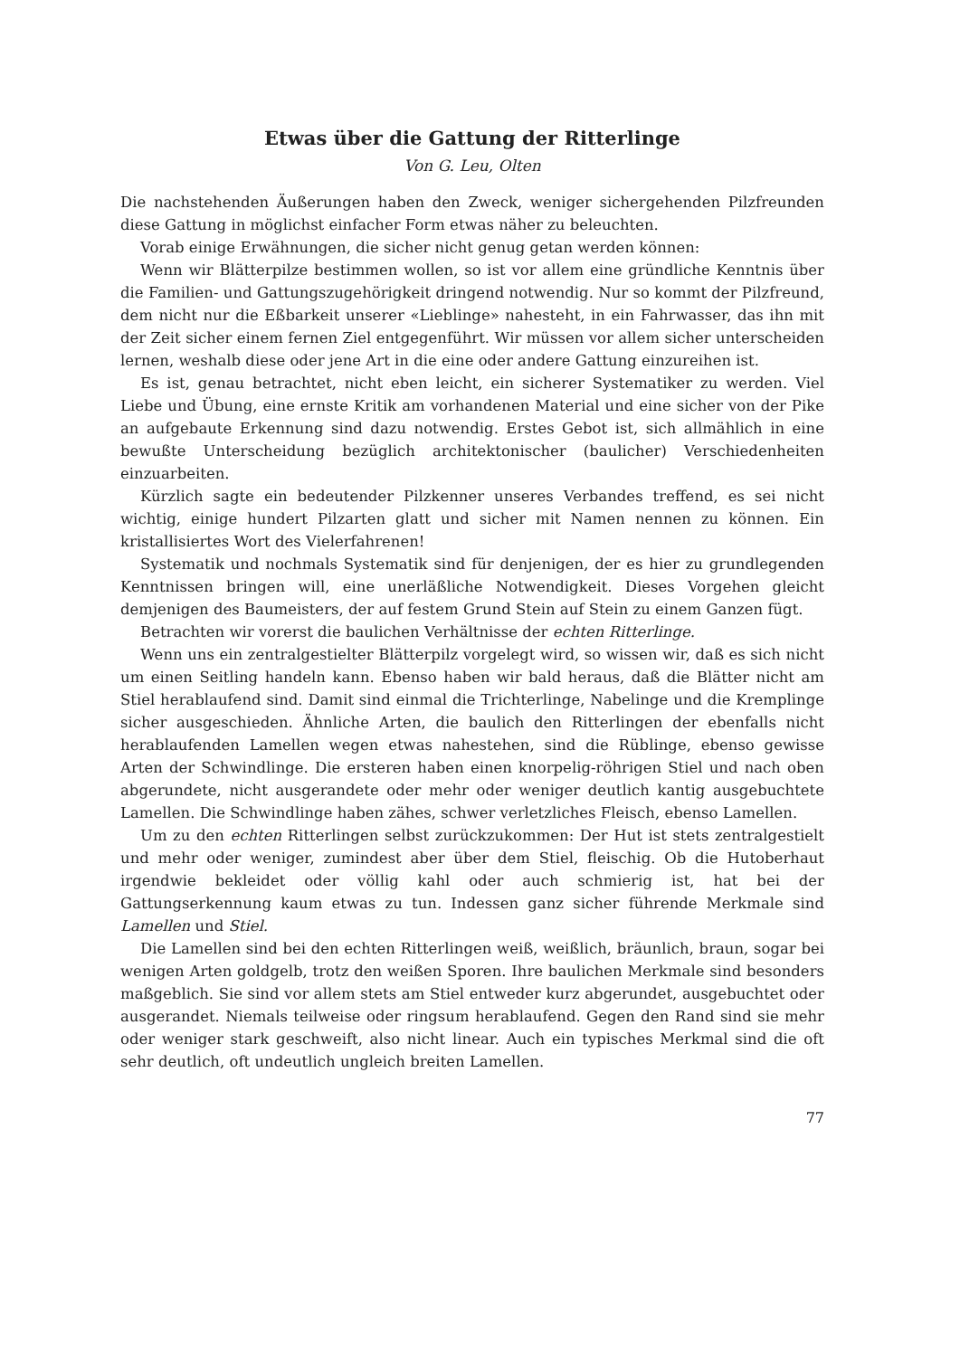Etwas über die Gattung der Ritterlinge
Von G. Leu, Olten
Die nachstehenden Äußerungen haben den Zweck, weniger sichergehenden Pilzfreunden diese Gattung in möglichst einfacher Form etwas näher zu beleuchten.
Vorab einige Erwähnungen, die sicher nicht genug getan werden können:
Wenn wir Blätterpilze bestimmen wollen, so ist vor allem eine gründliche Kenntnis über die Familien- und Gattungszugehörigkeit dringend notwendig. Nur so kommt der Pilzfreund, dem nicht nur die Eßbarkeit unserer «Lieblinge» nahesteht, in ein Fahrwasser, das ihn mit der Zeit sicher einem fernen Ziel entgegenführt. Wir müssen vor allem sicher unterscheiden lernen, weshalb diese oder jene Art in die eine oder andere Gattung einzureihen ist.
Es ist, genau betrachtet, nicht eben leicht, ein sicherer Systematiker zu werden. Viel Liebe und Übung, eine ernste Kritik am vorhandenen Material und eine sicher von der Pike an aufgebaute Erkennung sind dazu notwendig. Erstes Gebot ist, sich allmählich in eine bewußte Unterscheidung bezüglich architektonischer (baulicher) Verschiedenheiten einzuarbeiten.
Kürzlich sagte ein bedeutender Pilzkenner unseres Verbandes treffend, es sei nicht wichtig, einige hundert Pilzarten glatt und sicher mit Namen nennen zu können. Ein kristallisiertes Wort des Vielerfahrenen!
Systematik und nochmals Systematik sind für denjenigen, der es hier zu grundlegenden Kenntnissen bringen will, eine unerläßliche Notwendigkeit. Dieses Vorgehen gleicht demjenigen des Baumeisters, der auf festem Grund Stein auf Stein zu einem Ganzen fügt.
Betrachten wir vorerst die baulichen Verhältnisse der echten Ritterlinge.
Wenn uns ein zentralgestielter Blätterpilz vorgelegt wird, so wissen wir, daß es sich nicht um einen Seitling handeln kann. Ebenso haben wir bald heraus, daß die Blätter nicht am Stiel herablaufend sind. Damit sind einmal die Trichterlinge, Nabelinge und die Kremplinge sicher ausgeschieden. Ähnliche Arten, die baulich den Ritterlingen der ebenfalls nicht herablaufenden Lamellen wegen etwas nahestehen, sind die Rüblinge, ebenso gewisse Arten der Schwindlinge. Die ersteren haben einen knorpelig-röhrigen Stiel und nach oben abgerundete, nicht ausgerandete oder mehr oder weniger deutlich kantig ausgebuchtete Lamellen. Die Schwindlinge haben zähes, schwer verletzliches Fleisch, ebenso Lamellen.
Um zu den echten Ritterlingen selbst zurückzukommen: Der Hut ist stets zentralgestielt und mehr oder weniger, zumindest aber über dem Stiel, fleischig. Ob die Hutoberhaut irgendwie bekleidet oder völlig kahl oder auch schmierig ist, hat bei der Gattungserkennung kaum etwas zu tun. Indessen ganz sicher führende Merkmale sind Lamellen und Stiel.
Die Lamellen sind bei den echten Ritterlingen weiß, weißlich, bräunlich, braun, sogar bei wenigen Arten goldgelb, trotz den weißen Sporen. Ihre baulichen Merkmale sind besonders maßgeblich. Sie sind vor allem stets am Stiel entweder kurz abgerundet, ausgebuchtet oder ausgerandet. Niemals teilweise oder ringsum herablaufend. Gegen den Rand sind sie mehr oder weniger stark geschweift, also nicht linear. Auch ein typisches Merkmal sind die oft sehr deutlich, oft undeutlich ungleich breiten Lamellen.
77